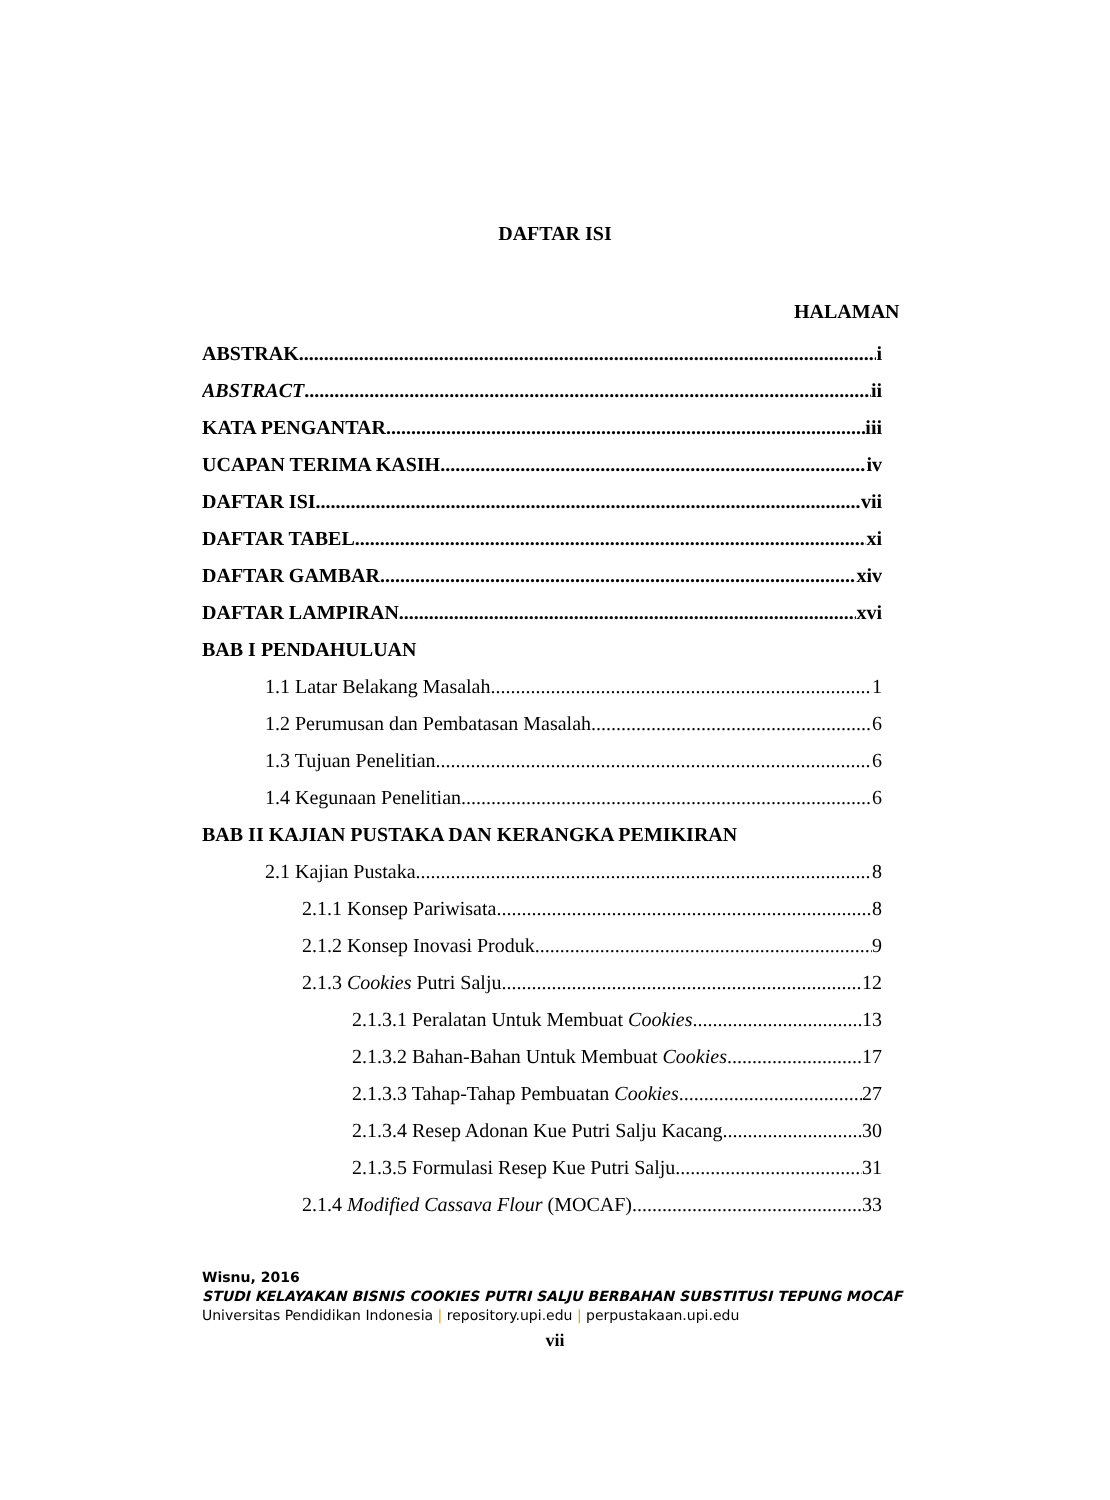DAFTAR ISI
HALAMAN
ABSTRAK i
ABSTRACT ii
KATA PENGANTAR iii
UCAPAN TERIMA KASIH iv
DAFTAR ISI vii
DAFTAR TABEL xi
DAFTAR GAMBAR xiv
DAFTAR LAMPIRAN xvi
BAB I PENDAHULUAN
1.1 Latar Belakang Masalah 1
1.2 Perumusan dan Pembatasan Masalah 6
1.3 Tujuan Penelitian 6
1.4 Kegunaan Penelitian 6
BAB II KAJIAN PUSTAKA DAN KERANGKA PEMIKIRAN
2.1 Kajian Pustaka 8
2.1.1 Konsep Pariwisata 8
2.1.2 Konsep Inovasi Produk 9
2.1.3 Cookies Putri Salju 12
2.1.3.1 Peralatan Untuk Membuat Cookies 13
2.1.3.2 Bahan-Bahan Untuk Membuat Cookies 17
2.1.3.3 Tahap-Tahap Pembuatan Cookies 27
2.1.3.4 Resep Adonan Kue Putri Salju Kacang 30
2.1.3.5 Formulasi Resep Kue Putri Salju 31
2.1.4 Modified Cassava Flour (MOCAF) 33
Wisnu, 2016
STUDI KELAYAKAN BISNIS COOKIES PUTRI SALJU BERBAHAN SUBSTITUSI TEPUNG MOCAF
Universitas Pendidikan Indonesia | repository.upi.edu | perpustakaan.upi.edu
vii